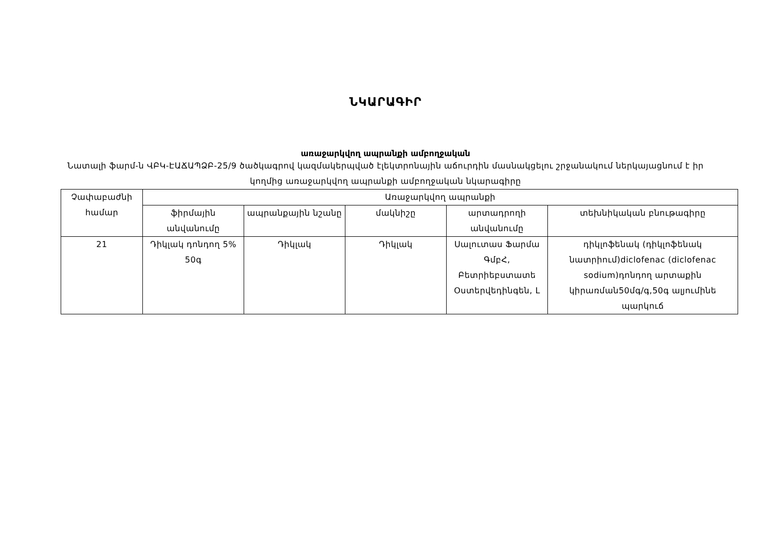ՆԿԱՐԱԳԻՐ
առաջարկվող ապրանքի ամբողջական
Նատալի ֆարմ-ն ՎԲԿ-ԷԱՃԱՊՁԲ-25/9 ծածկագրով կազմակերպված էլեկտրոնային աճուրդին մասնակցելու շրջանակում ներկայացնում է իր կողմից առաջարկվող ապրանքի ամբողջական նկարագիրը
| Չափաբաժնի համար | Առաջարկվող ապրանքի | | | | |
| --- | --- | --- | --- | --- | --- |
| | ֆիրմային անվանումը | ապրանքային նշանը | մակնիշը | արտադրողի անվանումը | տեխնիկական բնութագիրը |
| 21 | Դիկլակ դոնդող 5% 50գ | Դիկլակ | Դիկլակ | Սալուտաս Ֆարմա ԳմբՀ, Բետրիեբստատե Օստերվեդինգեն, L | դիկլոֆենակ (դիկլոֆենակ նատրիում)diclofenac (diclofenac sodium)դոնդող արտաքին կիրառման50մգ/գ,50գ ալյումինե պարկուճ |